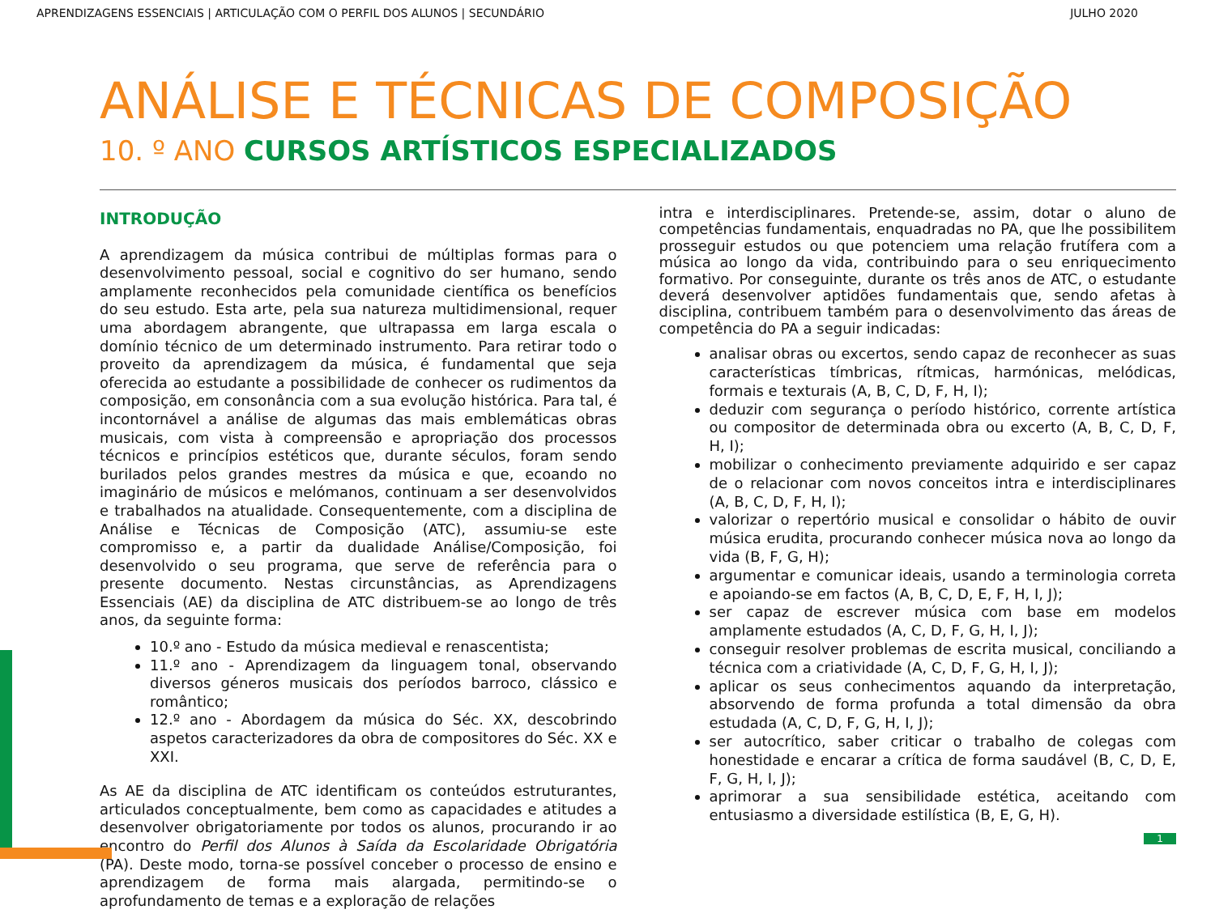APRENDIZAGENS ESSENCIAIS | ARTICULAÇÃO COM O PERFIL DOS ALUNOS | SECUNDÁRIO JULHO 2020
ANÁLISE E TÉCNICAS DE COMPOSIÇÃO
10. º ANO CURSOS ARTÍSTICOS ESPECIALIZADOS
INTRODUÇÃO
A aprendizagem da música contribui de múltiplas formas para o desenvolvimento pessoal, social e cognitivo do ser humano, sendo amplamente reconhecidos pela comunidade científica os benefícios do seu estudo. Esta arte, pela sua natureza multidimensional, requer uma abordagem abrangente, que ultrapassa em larga escala o domínio técnico de um determinado instrumento. Para retirar todo o proveito da aprendizagem da música, é fundamental que seja oferecida ao estudante a possibilidade de conhecer os rudimentos da composição, em consonância com a sua evolução histórica. Para tal, é incontornável a análise de algumas das mais emblemáticas obras musicais, com vista à compreensão e apropriação dos processos técnicos e princípios estéticos que, durante séculos, foram sendo burilados pelos grandes mestres da música e que, ecoando no imaginário de músicos e melómanos, continuam a ser desenvolvidos e trabalhados na atualidade. Consequentemente, com a disciplina de Análise e Técnicas de Composição (ATC), assumiu-se este compromisso e, a partir da dualidade Análise/Composição, foi desenvolvido o seu programa, que serve de referência para o presente documento. Nestas circunstâncias, as Aprendizagens Essenciais (AE) da disciplina de ATC distribuem-se ao longo de três anos, da seguinte forma:
10.º ano - Estudo da música medieval e renascentista;
11.º ano - Aprendizagem da linguagem tonal, observando diversos géneros musicais dos períodos barroco, clássico e romântico;
12.º ano - Abordagem da música do Séc. XX, descobrindo aspetos caracterizadores da obra de compositores do Séc. XX e XXI.
As AE da disciplina de ATC identificam os conteúdos estruturantes, articulados conceptualmente, bem como as capacidades e atitudes a desenvolver obrigatoriamente por todos os alunos, procurando ir ao encontro do Perfil dos Alunos à Saída da Escolaridade Obrigatória (PA). Deste modo, torna-se possível conceber o processo de ensino e aprendizagem de forma mais alargada, permitindo-se o aprofundamento de temas e a exploração de relações
intra e interdisciplinares. Pretende-se, assim, dotar o aluno de competências fundamentais, enquadradas no PA, que lhe possibilitem prosseguir estudos ou que potenciem uma relação frutífera com a música ao longo da vida, contribuindo para o seu enriquecimento formativo. Por conseguinte, durante os três anos de ATC, o estudante deverá desenvolver aptidões fundamentais que, sendo afetas à disciplina, contribuem também para o desenvolvimento das áreas de competência do PA a seguir indicadas:
analisar obras ou excertos, sendo capaz de reconhecer as suas características tímbricas, rítmicas, harmónicas, melódicas, formais e texturais (A, B, C, D, F, H, I);
deduzir com segurança o período histórico, corrente artística ou compositor de determinada obra ou excerto (A, B, C, D, F, H, I);
mobilizar o conhecimento previamente adquirido e ser capaz de o relacionar com novos conceitos intra e interdisciplinares (A, B, C, D, F, H, I);
valorizar o repertório musical e consolidar o hábito de ouvir música erudita, procurando conhecer música nova ao longo da vida (B, F, G, H);
argumentar e comunicar ideais, usando a terminologia correta e apoiando-se em factos (A, B, C, D, E, F, H, I, J);
ser capaz de escrever música com base em modelos amplamente estudados (A, C, D, F, G, H, I, J);
conseguir resolver problemas de escrita musical, conciliando a técnica com a criatividade (A, C, D, F, G, H, I, J);
aplicar os seus conhecimentos aquando da interpretação, absorvendo de forma profunda a total dimensão da obra estudada (A, C, D, F, G, H, I, J);
ser autocrítico, saber criticar o trabalho de colegas com honestidade e encarar a crítica de forma saudável (B, C, D, E, F, G, H, I, J);
aprimorar a sua sensibilidade estética, aceitando com entusiasmo a diversidade estilística (B, E, G, H).
1